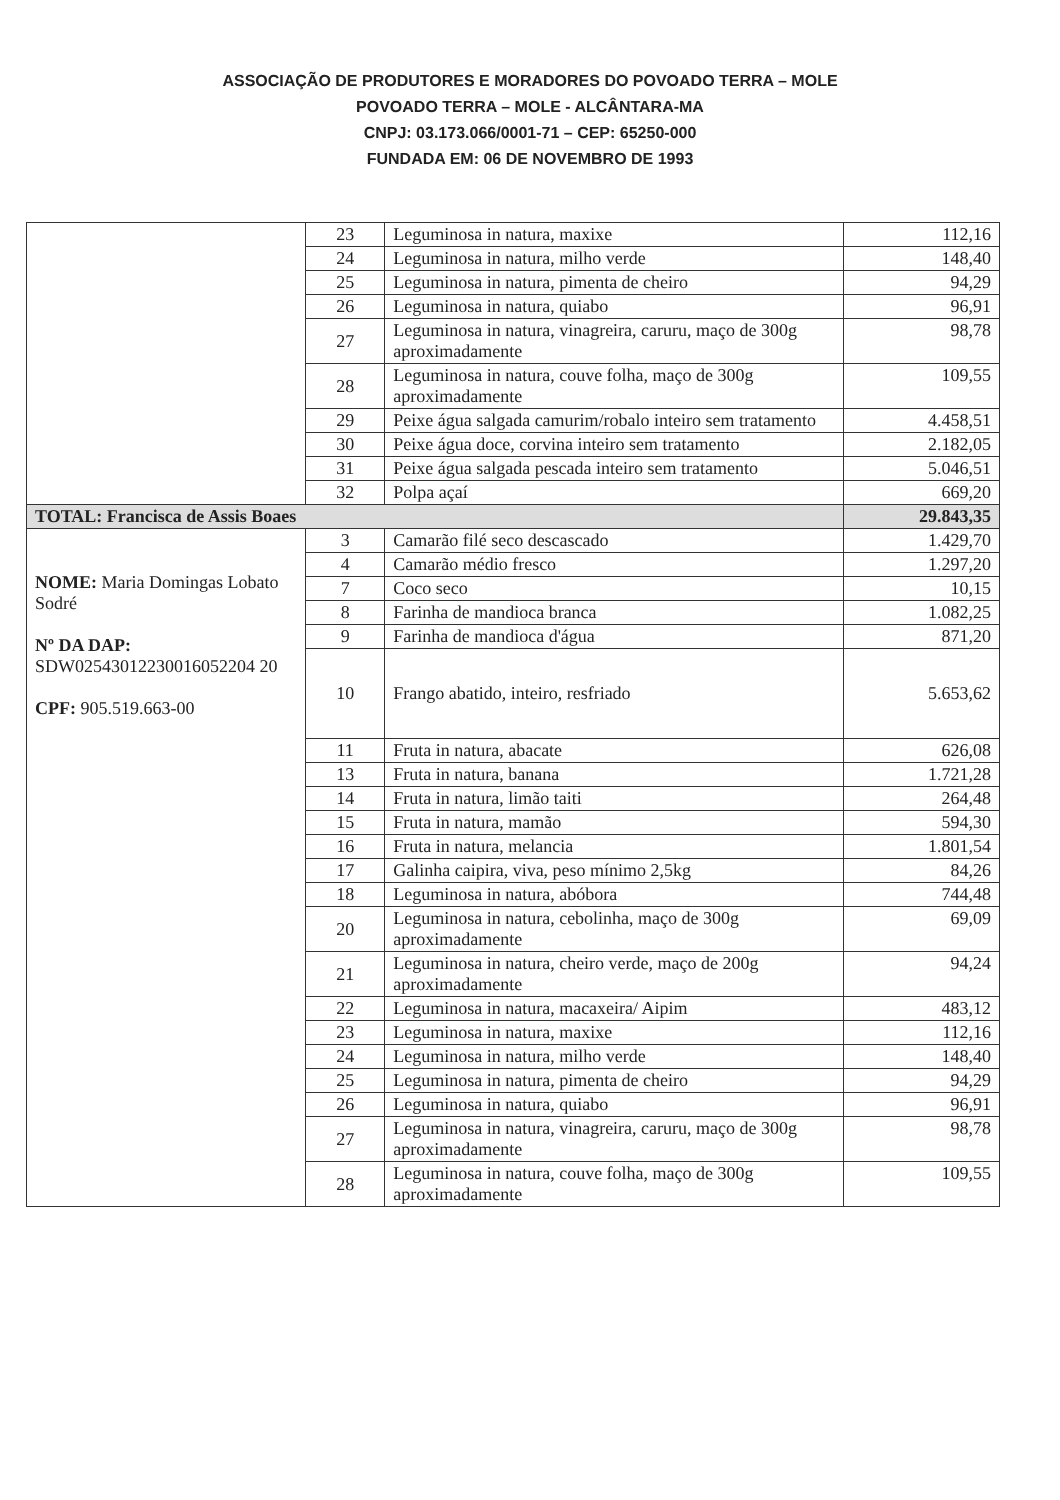ASSOCIAÇÃO DE PRODUTORES E MORADORES DO POVOADO TERRA – MOLE
POVOADO TERRA – MOLE - ALCÂNTARA-MA
CNPJ: 03.173.066/0001-71 – CEP: 65250-000
FUNDADA EM: 06 DE NOVEMBRO DE 1993
| | 23 | Leguminosa in natura, maxixe | 112,16 |
| | 24 | Leguminosa in natura, milho verde | 148,40 |
| | 25 | Leguminosa in natura, pimenta de cheiro | 94,29 |
| | 26 | Leguminosa in natura, quiabo | 96,91 |
| | 27 | Leguminosa in natura, vinagreira, caruru, maço de 300g aproximadamente | 98,78 |
| | 28 | Leguminosa in natura, couve folha, maço de 300g aproximadamente | 109,55 |
| | 29 | Peixe água salgada camurim/robalo inteiro sem tratamento | 4.458,51 |
| | 30 | Peixe água doce, corvina inteiro sem tratamento | 2.182,05 |
| | 31 | Peixe água salgada pescada inteiro sem tratamento | 5.046,51 |
| | 32 | Polpa açaí | 669,20 |
| TOTAL: Francisca de Assis Boaes | | | 29.843,35 |
| NOME: Maria Domingas Lobato Sodré Nº DA DAP: SDW02543012230016052204 20 CPF: 905.519.663-00 | 3 | Camarão filé seco descascado | 1.429,70 |
| | 4 | Camarão médio fresco | 1.297,20 |
| | 7 | Coco seco | 10,15 |
| | 8 | Farinha de mandioca branca | 1.082,25 |
| | 9 | Farinha de mandioca d'água | 871,20 |
| | 10 | Frango abatido, inteiro, resfriado | 5.653,62 |
| | 11 | Fruta in natura, abacate | 626,08 |
| | 13 | Fruta in natura, banana | 1.721,28 |
| | 14 | Fruta in natura, limão taiti | 264,48 |
| | 15 | Fruta in natura, mamão | 594,30 |
| | 16 | Fruta in natura, melancia | 1.801,54 |
| | 17 | Galinha caipira, viva, peso mínimo 2,5kg | 84,26 |
| | 18 | Leguminosa in natura, abóbora | 744,48 |
| | 20 | Leguminosa in natura, cebolinha, maço de 300g aproximadamente | 69,09 |
| | 21 | Leguminosa in natura, cheiro verde, maço de 200g aproximadamente | 94,24 |
| | 22 | Leguminosa in natura, macaxeira/ Aipim | 483,12 |
| | 23 | Leguminosa in natura, maxixe | 112,16 |
| | 24 | Leguminosa in natura, milho verde | 148,40 |
| | 25 | Leguminosa in natura, pimenta de cheiro | 94,29 |
| | 26 | Leguminosa in natura, quiabo | 96,91 |
| | 27 | Leguminosa in natura, vinagreira, caruru, maço de 300g aproximadamente | 98,78 |
| | 28 | Leguminosa in natura, couve folha, maço de 300g aproximadamente | 109,55 |